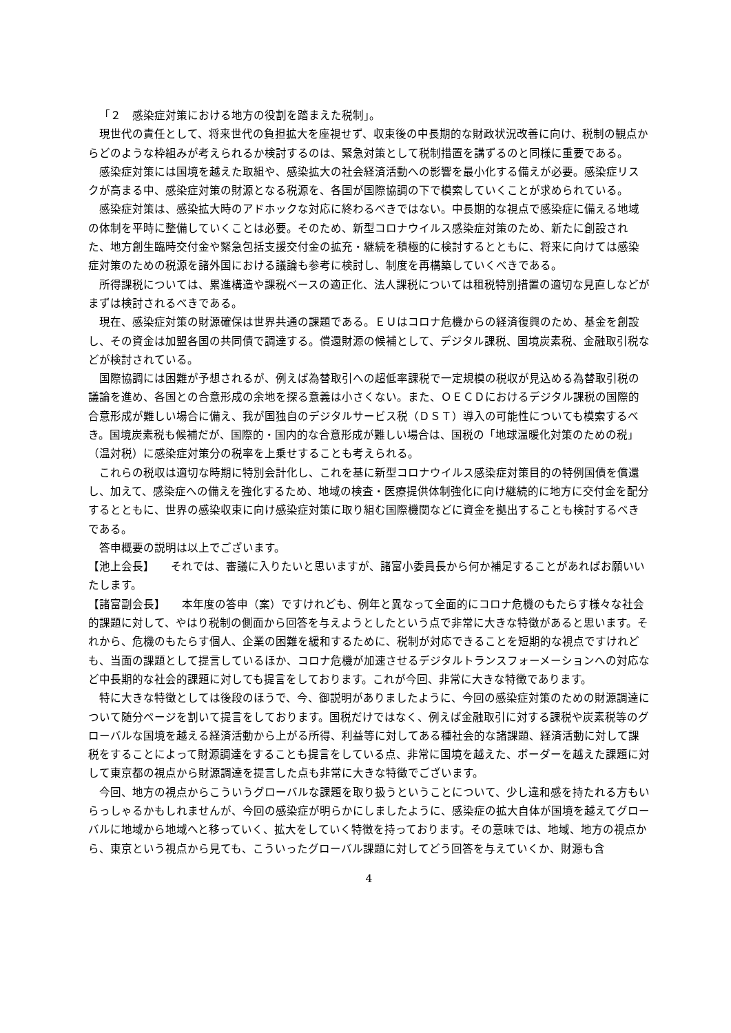「２　感染症対策における地方の役割を踏まえた税制」。
現世代の責任として、将来世代の負担拡大を座視せず、収束後の中長期的な財政状況改善に向け、税制の観点からどのような枠組みが考えられるか検討するのは、緊急対策として税制措置を講ずるのと同様に重要である。
感染症対策には国境を越えた取組や、感染拡大の社会経済活動への影響を最小化する備えが必要。感染症リスクが高まる中、感染症対策の財源となる税源を、各国が国際協調の下で模索していくことが求められている。
感染症対策は、感染拡大時のアドホックな対応に終わるべきではない。中長期的な視点で感染症に備える地域の体制を平時に整備していくことは必要。そのため、新型コロナウイルス感染症対策のため、新たに創設された、地方創生臨時交付金や緊急包括支援交付金の拡充・継続を積極的に検討するとともに、将来に向けては感染症対策のための税源を諸外国における議論も参考に検討し、制度を再構築していくべきである。
所得課税については、累進構造や課税ベースの適正化、法人課税については租税特別措置の適切な見直しなどがまずは検討されるべきである。
現在、感染症対策の財源確保は世界共通の課題である。ＥＵはコロナ危機からの経済復興のため、基金を創設し、その資金は加盟各国の共同債で調達する。償還財源の候補として、デジタル課税、国境炭素税、金融取引税などが検討されている。
国際協調には困難が予想されるが、例えば為替取引への超低率課税で一定規模の税収が見込める為替取引税の議論を進め、各国との合意形成の余地を探る意義は小さくない。また、ＯＥＣＤにおけるデジタル課税の国際的合意形成が難しい場合に備え、我が国独自のデジタルサービス税（ＤＳＴ）導入の可能性についても模索するべき。国境炭素税も候補だが、国際的・国内的な合意形成が難しい場合は、国税の「地球温暖化対策のための税」（温対税）に感染症対策分の税率を上乗せすることも考えられる。
これらの税収は適切な時期に特別会計化し、これを基に新型コロナウイルス感染症対策目的の特例国債を償還し、加えて、感染症への備えを強化するため、地域の検査・医療提供体制強化に向け継続的に地方に交付金を配分するとともに、世界の感染収束に向け感染症対策に取り組む国際機関などに資金を拠出することも検討するべきである。
答申概要の説明は以上でございます。
【池上会長】　　それでは、審議に入りたいと思いますが、諸富小委員長から何か補足することがあればお願いいたします。
【諸富副会長】　　本年度の答申（案）ですけれども、例年と異なって全面的にコロナ危機のもたらす様々な社会的課題に対して、やはり税制の側面から回答を与えようとしたという点で非常に大きな特徴があると思います。それから、危機のもたらす個人、企業の困難を緩和するために、税制が対応できることを短期的な視点ですけれども、当面の課題として提言しているほか、コロナ危機が加速させるデジタルトランスフォーメーションへの対応など中長期的な社会的課題に対しても提言をしております。これが今回、非常に大きな特徴であります。
特に大きな特徴としては後段のほうで、今、御説明がありましたように、今回の感染症対策のための財源調達について随分ページを割いて提言をしております。国税だけではなく、例えば金融取引に対する課税や炭素税等のグローバルな国境を越える経済活動から上がる所得、利益等に対してある種社会的な諸課題、経済活動に対して課税をすることによって財源調達をすることも提言をしている点、非常に国境を越えた、ボーダーを越えた課題に対して東京都の視点から財源調達を提言した点も非常に大きな特徴でございます。
今回、地方の視点からこういうグローバルな課題を取り扱うということについて、少し違和感を持たれる方もいらっしゃるかもしれませんが、今回の感染症が明らかにしましたように、感染症の拡大自体が国境を越えてグローバルに地域から地域へと移っていく、拡大をしていく特徴を持っております。その意味では、地域、地方の視点から、東京という視点から見ても、こういったグローバル課題に対してどう回答を与えていくか、財源も含
4